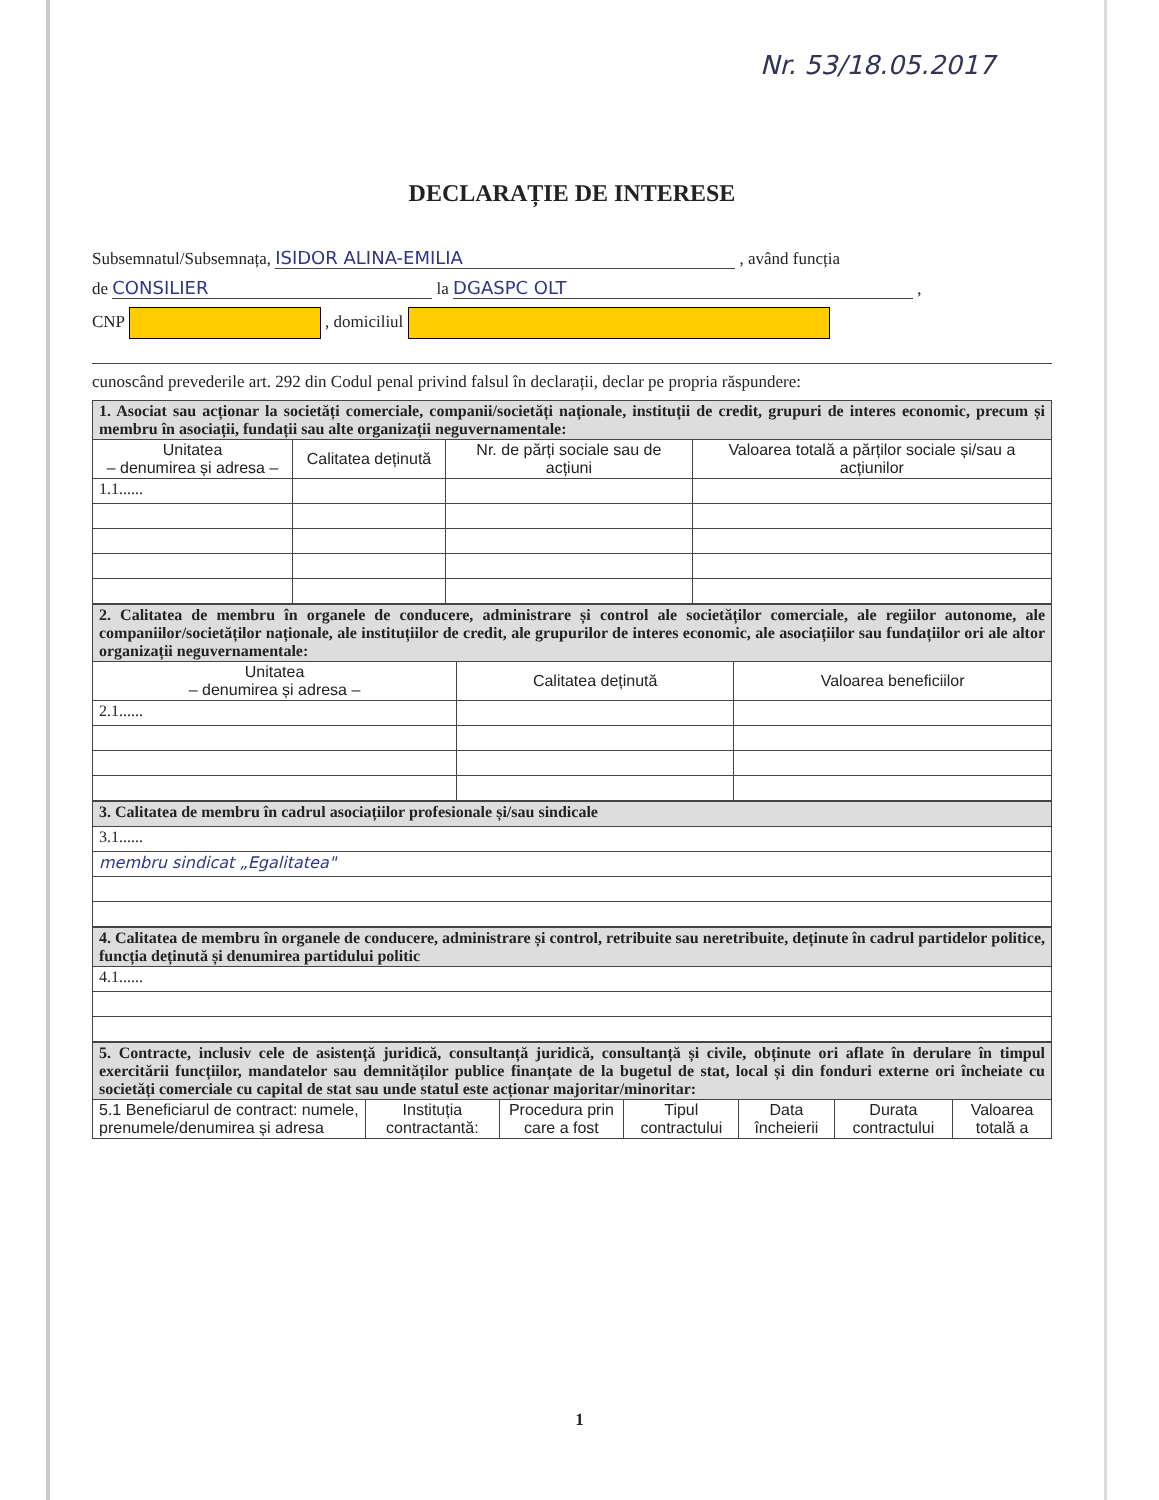Nr. 53/18.05.2017
DECLARAȚIE DE INTERESE
Subsemnatul/Subsemnața, ISIDOR ALINA-EMILIA , având funcția
de CONSILIER la DGASPC OLT ,
CNP , domiciliul
cunoscând prevederile art. 292 din Codul penal privind falsul în declarații, declar pe propria răspundere:
| 1. Asociat sau acționar la societăți comerciale, companii/societăți naționale, instituții de credit, grupuri de interes economic, precum și membru în asociații, fundații sau alte organizații neguvernamentale: | | | |
| Unitatea – denumirea și adresa – | Calitatea deținută | Nr. de părți sociale sau de acțiuni | Valoarea totală a părților sociale și/sau a acțiunilor |
| 1.1...... | | | |
| 2. Calitatea de membru în organele de conducere, administrare și control ale societăților comerciale, ale regiilor autonome, ale companiilor/societăților naționale, ale instituțiilor de credit, ale grupurilor de interes economic, ale asociațiilor sau fundațiilor ori ale altor organizații neguvernamentale: | | |
| Unitatea – denumirea și adresa – | Calitatea deținută | Valoarea beneficiilor |
| 2.1...... | | |
| 3. Calitatea de membru în cadrul asociațiilor profesionale și/sau sindicale |
| 3.1...... |
| membru sindicat „Egalitatea" |
| 4. Calitatea de membru în organele de conducere, administrare și control, retribuite sau neretribuite, deținute în cadrul partidelor politice, funcția deținută și denumirea partidului politic |
| 4.1...... |
| 5. Contracte, inclusiv cele de asistență juridică, consultanță juridică, consultanță și civile, obținute ori aflate în derulare în timpul exercitării funcțiilor, mandatelor sau demnităților publice finanțate de la bugetul de stat, local și din fonduri externe ori încheiate cu societăți comerciale cu capital de stat sau unde statul este acționar majoritar/minoritar: | | | | | | |
| 5.1 Beneficiarul de contract: numele, prenumele/denumirea și adresa | Instituția contractantă: | Procedura prin care a fost | Tipul contractului | Data încheierii | Durata contractului | Valoarea totală a |
1